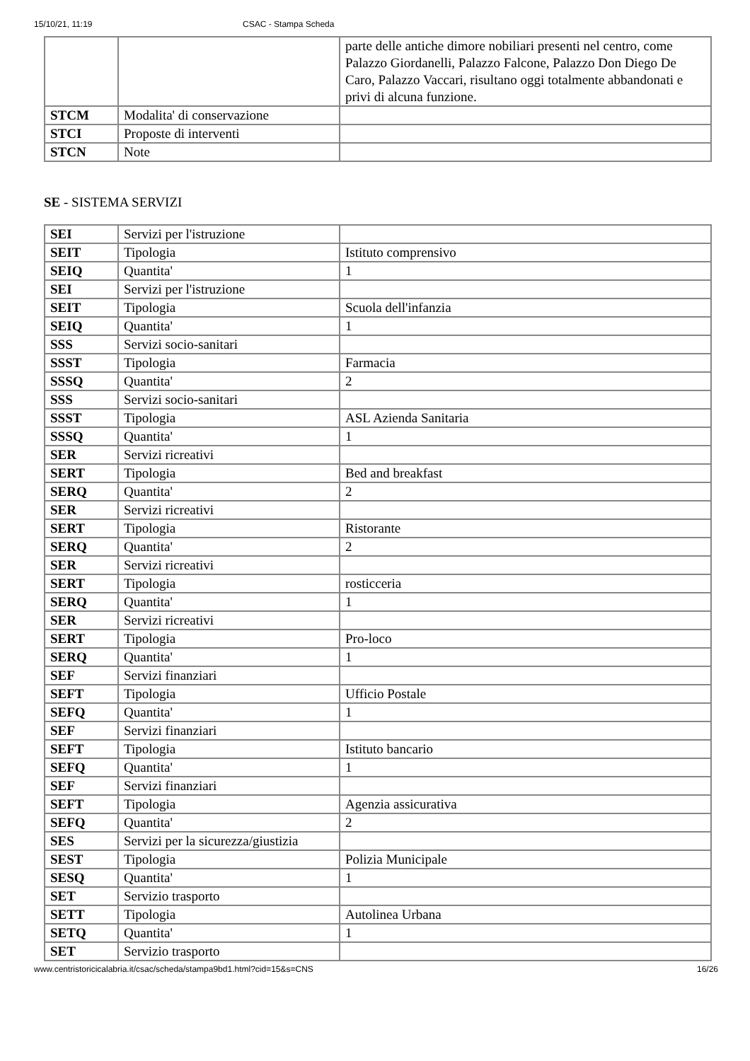15/10/21, 11:19 CSAC - Stampa Scheda
| | | parte delle antiche dimore nobiliari presenti nel centro, come Palazzo Giordanelli, Palazzo Falcone, Palazzo Don Diego De Caro, Palazzo Vaccari, risultano oggi totalmente abbandonati e privi di alcuna funzione. |
| STCM | Modalita' di conservazione | |
| STCI | Proposte di interventi | |
| STCN | Note | |
SE - SISTEMA SERVIZI
| SEI | Servizi per l'istruzione | |
| SEIT | Tipologia | Istituto comprensivo |
| SEIQ | Quantita' | 1 |
| SEI | Servizi per l'istruzione | |
| SEIT | Tipologia | Scuola dell'infanzia |
| SEIQ | Quantita' | 1 |
| SSS | Servizi socio-sanitari | |
| SSST | Tipologia | Farmacia |
| SSSQ | Quantita' | 2 |
| SSS | Servizi socio-sanitari | |
| SSST | Tipologia | ASL Azienda Sanitaria |
| SSSQ | Quantita' | 1 |
| SER | Servizi ricreativi | |
| SERT | Tipologia | Bed and breakfast |
| SERQ | Quantita' | 2 |
| SER | Servizi ricreativi | |
| SERT | Tipologia | Ristorante |
| SERQ | Quantita' | 2 |
| SER | Servizi ricreativi | |
| SERT | Tipologia | rosticceria |
| SERQ | Quantita' | 1 |
| SER | Servizi ricreativi | |
| SERT | Tipologia | Pro-loco |
| SERQ | Quantita' | 1 |
| SEF | Servizi finanziari | |
| SEFT | Tipologia | Ufficio Postale |
| SEFQ | Quantita' | 1 |
| SEF | Servizi finanziari | |
| SEFT | Tipologia | Istituto bancario |
| SEFQ | Quantita' | 1 |
| SEF | Servizi finanziari | |
| SEFT | Tipologia | Agenzia assicurativa |
| SEFQ | Quantita' | 2 |
| SES | Servizi per la sicurezza/giustizia | |
| SEST | Tipologia | Polizia Municipale |
| SESQ | Quantita' | 1 |
| SET | Servizio trasporto | |
| SETT | Tipologia | Autolinea Urbana |
| SETQ | Quantita' | 1 |
| SET | Servizio trasporto | |
www.centristoricicalabria.it/csac/scheda/stampa9bd1.html?cid=15&s=CNS 16/26